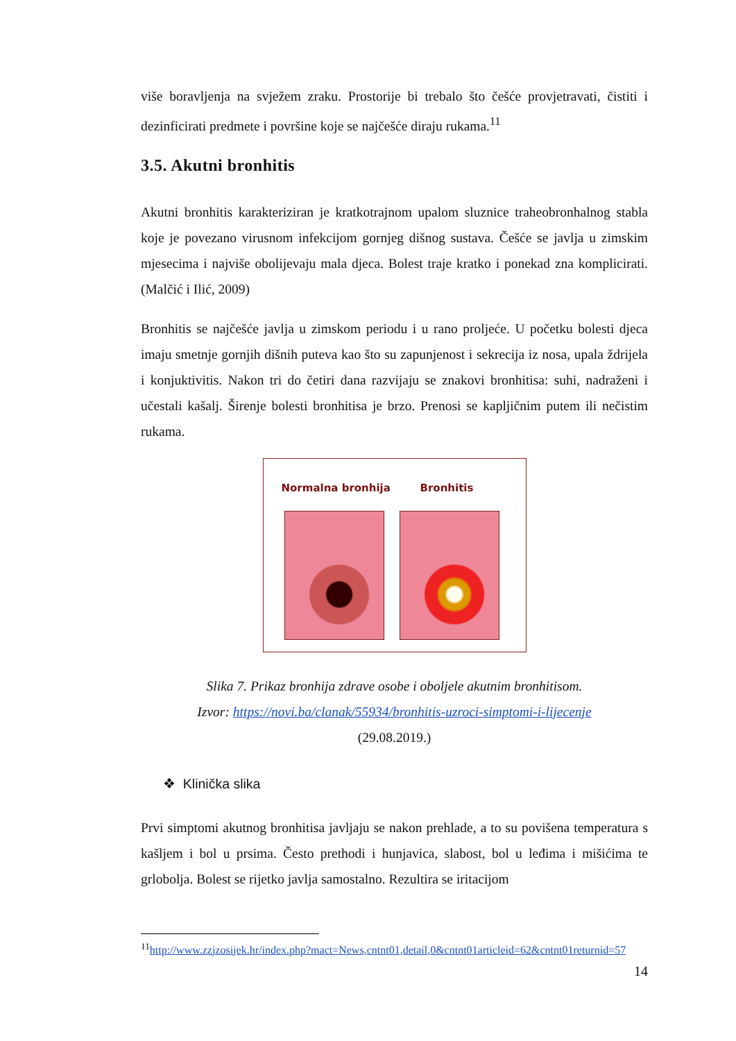više boravljenja na svježem zraku. Prostorije bi trebalo što češće provjetravati, čistiti i dezinficirati predmete i površine koje se najčešće diraju rukama.<sup>11</sup>
3.5. Akutni bronhitis
Akutni bronhitis karakteriziran je kratkotrajnom upalom sluznice traheobronhalnog stabla koje je povezano virusnom infekcijom gornjeg dišnog sustava. Češće se javlja u zimskim mjesecima i najviše obolijevaju mala djeca. Bolest traje kratko i ponekad zna komplicirati. (Malčić i Ilić, 2009)
Bronhitis se najčešće javlja u zimskom periodu i u rano proljeće. U početku bolesti djeca imaju smetnje gornjih dišnih puteva kao što su zapunjenost i sekrecija iz nosa, upala ždrijela i konjuktivitis. Nakon tri do četiri dana razvijaju se znakovi bronhitisa: suhi, nadraženi i učestali kašalj. Širenje bolesti bronhitisa je brzo. Prenosi se kapljičnim putem ili nečistim rukama.
Normalna bronhija Bronhitis
Slika 7. Prikaz bronhija zdrave osobe i oboljele akutnim bronhitisom.
Izvor: https://novi.ba/clanak/55934/bronhitis-uzroci-simptomi-i-lijecenje
(29.08.2019.)
❖ Klinička slika
Prvi simptomi akutnog bronhitisa javljaju se nakon prehlade, a to su povišena temperatura s kašljem i bol u prsima. Često prethodi i hunjavica, slabost, bol u leđima i mišićima te grlobolja. Bolest se rijetko javlja samostalno. Rezultira se iritacijom
<sup>11</sup> http://www.zzjzosijek.hr/index.php?mact=News,cntnt01,detail,0&cntnt01articleid=62&cntnt01returnid=57
14